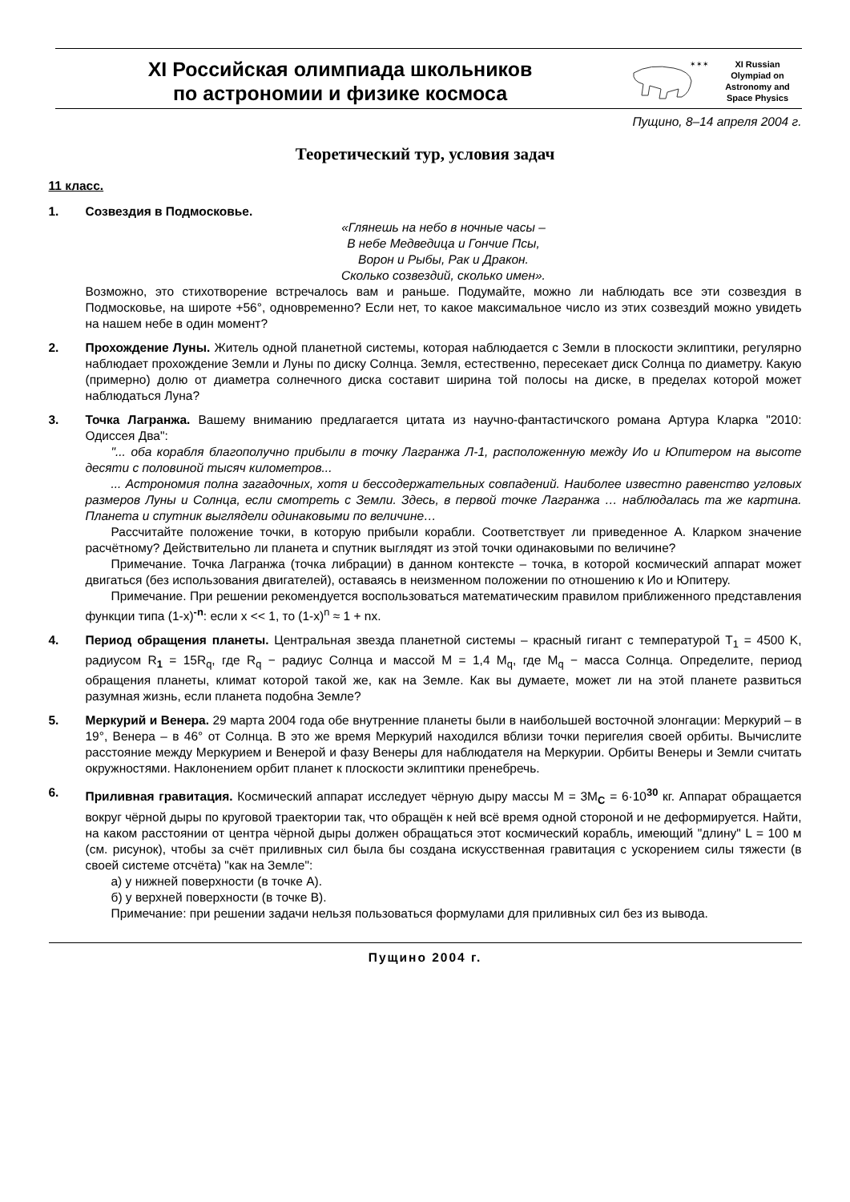XI Российская олимпиада школьников
по астрономии и физике космоса
✶✶✶
XI Russian
Olympiad on
Astronomy and
Space Physics
Пущино, 8–14 апреля 2004 г.
Теоретический тур, условия задач
11 класс.
1. Созвездия в Подмосковье.
«Глянешь на небо в ночные часы –
В небе Медведица и Гончие Псы,
Ворон и Рыбы, Рак и Дракон.
Сколько созвездий, сколько имен».
Возможно, это стихотворение встречалось вам и раньше. Подумайте, можно ли наблюдать все эти созвездия в Подмосковье, на широте +56°, одновременно? Если нет, то какое максимальное число из этих созвездий можно увидеть на нашем небе в один момент?
2. Прохождение Луны. Житель одной планетной системы, которая наблюдается с Земли в плоскости эклиптики, регулярно наблюдает прохождение Земли и Луны по диску Солнца. Земля, естественно, пересекает диск Солнца по диаметру. Какую (примерно) долю от диаметра солнечного диска составит ширина той полосы на диске, в пределах которой может наблюдаться Луна?
3. Точка Лагранжа. Вашему вниманию предлагается цитата из научно-фантастичского романа Артура Кларка "2010: Одиссея Два":
"... оба корабля благополучно прибыли в точку Лагранжа Л-1, расположенную между Ио и Юпитером на высоте десяти с половиной тысяч километров...
... Астрономия полна загадочных, хотя и бессодержательных совпадений. Наиболее известно равенство угловых размеров Луны и Солнца, если смотреть с Земли. Здесь, в первой точке Лагранжа … наблюдалась та же картина. Планета и спутник выглядели одинаковыми по величине…
Рассчитайте положение точки, в которую прибыли корабли. Соответствует ли приведенное А. Кларком значение расчётному? Действительно ли планета и спутник выглядят из этой точки одинаковыми по величине?
Примечание. Точка Лагранжа (точка либрации) в данном контексте – точка, в которой космический аппарат может двигаться (без использования двигателей), оставаясь в неизменном положении по отношению к Ио и Юпитеру.
Примечание. При решении рекомендуется воспользоваться математическим правилом приближенного представления функции типа (1-x)<sup>-n</sup>: если x << 1, то (1-x)<sup>n</sup> ≈ 1 + nx.
4. Период обращения планеты. Центральная звезда планетной системы – красный гигант с температурой T<sub>1</sub> = 4500 K, радиусом R<sub>1</sub> = 15R<sub>q</sub>, где R<sub>q</sub> − радиус Солнца и массой M = 1,4 M<sub>q</sub>, где M<sub>q</sub> − масса Солнца. Определите, период обращения планеты, климат которой такой же, как на Земле. Как вы думаете, может ли на этой планете развиться разумная жизнь, если планета подобна Земле?
5. Меркурий и Венера. 29 марта 2004 года обе внутренние планеты были в наибольшей восточной элонгации: Меркурий – в 19°, Венера – в 46° от Солнца. В это же время Меркурий находился вблизи точки перигелия своей орбиты. Вычислите расстояние между Меркурием и Венерой и фазу Венеры для наблюдателя на Меркурии. Орбиты Венеры и Земли считать окружностями. Наклонением орбит планет к плоскости эклиптики пренебречь.
6. Приливная гравитация. Космический аппарат исследует чёрную дыру массы M = 3M<sub>C</sub> = 6·10<sup>30</sup> кг. Аппарат обращается вокруг чёрной дыры по круговой траектории так, что обращён к ней всё время одной стороной и не деформируется. Найти, на каком расстоянии от центра чёрной дыры должен обращаться этот космический корабль, имеющий "длину" L = 100 м (см. рисунок), чтобы за счёт приливных сил была бы создана искусственная гравитация с ускорением силы тяжести (в своей системе отсчёта) "как на Земле":
а) у нижней поверхности (в точке A).
б) у верхней поверхности (в точке B).
Примечание: при решении задачи нельзя пользоваться формулами для приливных сил без из вывода.
Пущино 2004 г.